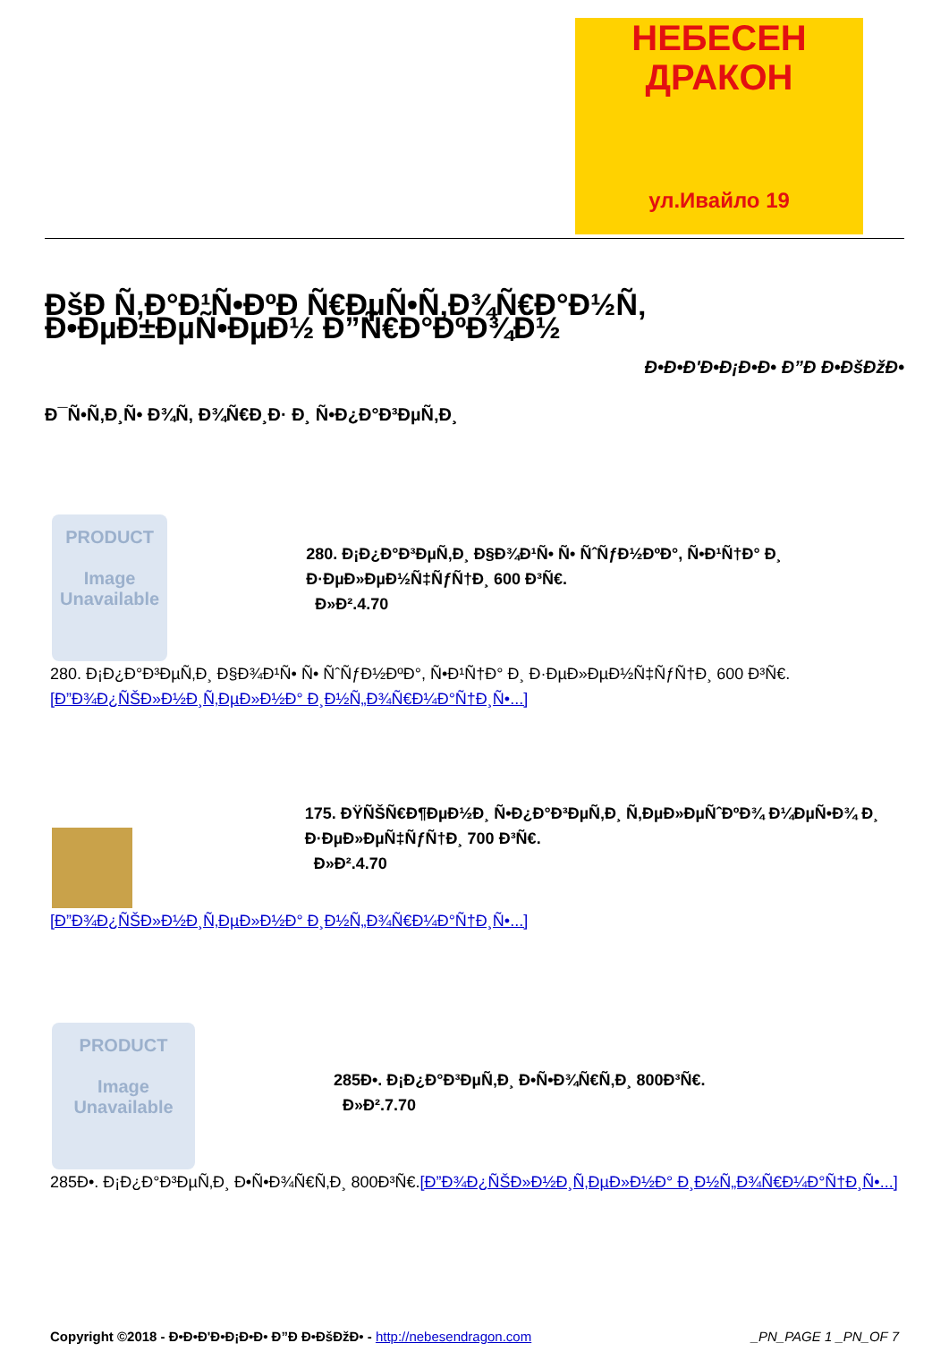НЕБЕСЕН
ДРАКОН
ул.Ивайло 19
ÐšÐ Ñ‚Ð°Ð¹Ñ•ÐºÐ Ñ€ÐµÑ•Ñ‚Ð¾Ñ€Ð°Ð½Ñ‚ Ð•ÐµÐ±ÐµÑ•ÐµÐ½ Ð”Ñ€Ð°ÐºÐ¾Ð½
Ð•Ð•Ð'Ð•Ð¡Ð•Ð• Ð”Ð Ð•ÐšÐžÐ•
Ð¯Ñ•Ñ‚Ð¸Ñ• Ð¾Ñ‚ Ð¾Ñ€Ð¸Ð· Ð¸ Ñ•Ð¿Ð°Ð³ÐµÑ‚Ð¸
PRODUCT
Image
Unavailable
280. Ð¡Ð¿Ð°Ð³ÐµÑ‚Ð¸ Ð§Ð¾Ð¹Ñ• Ñ• ÑˆÑƒÐ½ÐºÐ°, Ñ•Ð¹Ñ†Ð° Ð¸ Ð·ÐµÐ»ÐµÐ½Ñ‡ÑƒÑ†Ð¸ 600 Ð³Ñ€.
Ð»Ð².4.70
280. Ð¡Ð¿Ð°Ð³ÐµÑ‚Ð¸ Ð§Ð¾Ð¹Ñ• Ñ• ÑˆÑƒÐ½ÐºÐ°, Ñ•Ð¹Ñ†Ð° Ð¸ Ð·ÐµÐ»ÐµÐ½Ñ‡ÑƒÑ†Ð¸ 600 Ð³Ñ€. [Ð”Ð¾Ð¿ÑŠÐ»Ð½Ð¸Ñ‚ÐµÐ»Ð½Ð° Ð¸Ð½Ñ„Ð¾Ñ€Ð¼Ð°Ñ†Ð¸Ñ•...]
175. ÐŸÑŠÑ€Ð¶ÐµÐ½Ð¸ Ñ•Ð¿Ð°Ð³ÐµÑ‚Ð¸ Ñ‚ÐµÐ»ÐµÑˆÐºÐ¾ Ð¼ÐµÑ•Ð¾ Ð¸ Ð·ÐµÐ»ÐµÑ‡ÑƒÑ†Ð¸ 700 Ð³Ñ€.
Ð»Ð².4.70
[Ð”Ð¾Ð¿ÑŠÐ»Ð½Ð¸Ñ‚ÐµÐ»Ð½Ð° Ð¸Ð½Ñ„Ð¾Ñ€Ð¼Ð°Ñ†Ð¸Ñ•...]
PRODUCT
Image
Unavailable
285Ð•. Ð¡Ð¿Ð°Ð³ÐµÑ‚Ð¸ Ð•Ñ•Ð¾Ñ€Ñ‚Ð¸ 800Ð³Ñ€.
Ð»Ð².7.70
285Ð•. Ð¡Ð¿Ð°Ð³ÐµÑ‚Ð¸ Ð•Ñ•Ð¾Ñ€Ñ‚Ð¸ 800Ð³Ñ€.[Ð”Ð¾Ð¿ÑŠÐ»Ð½Ð¸Ñ‚ÐµÐ»Ð½Ð° Ð¸Ð½Ñ„Ð¾Ñ€Ð¼Ð°Ñ†Ð¸Ñ•...]
Copyright ©2018 - Ð•Ð•Ð'Ð•Ð¡Ð•Ð• Ð”Ð Ð•ÐšÐžÐ• - http://nebesendragon.com _PN_PAGE 1 _PN_OF 7